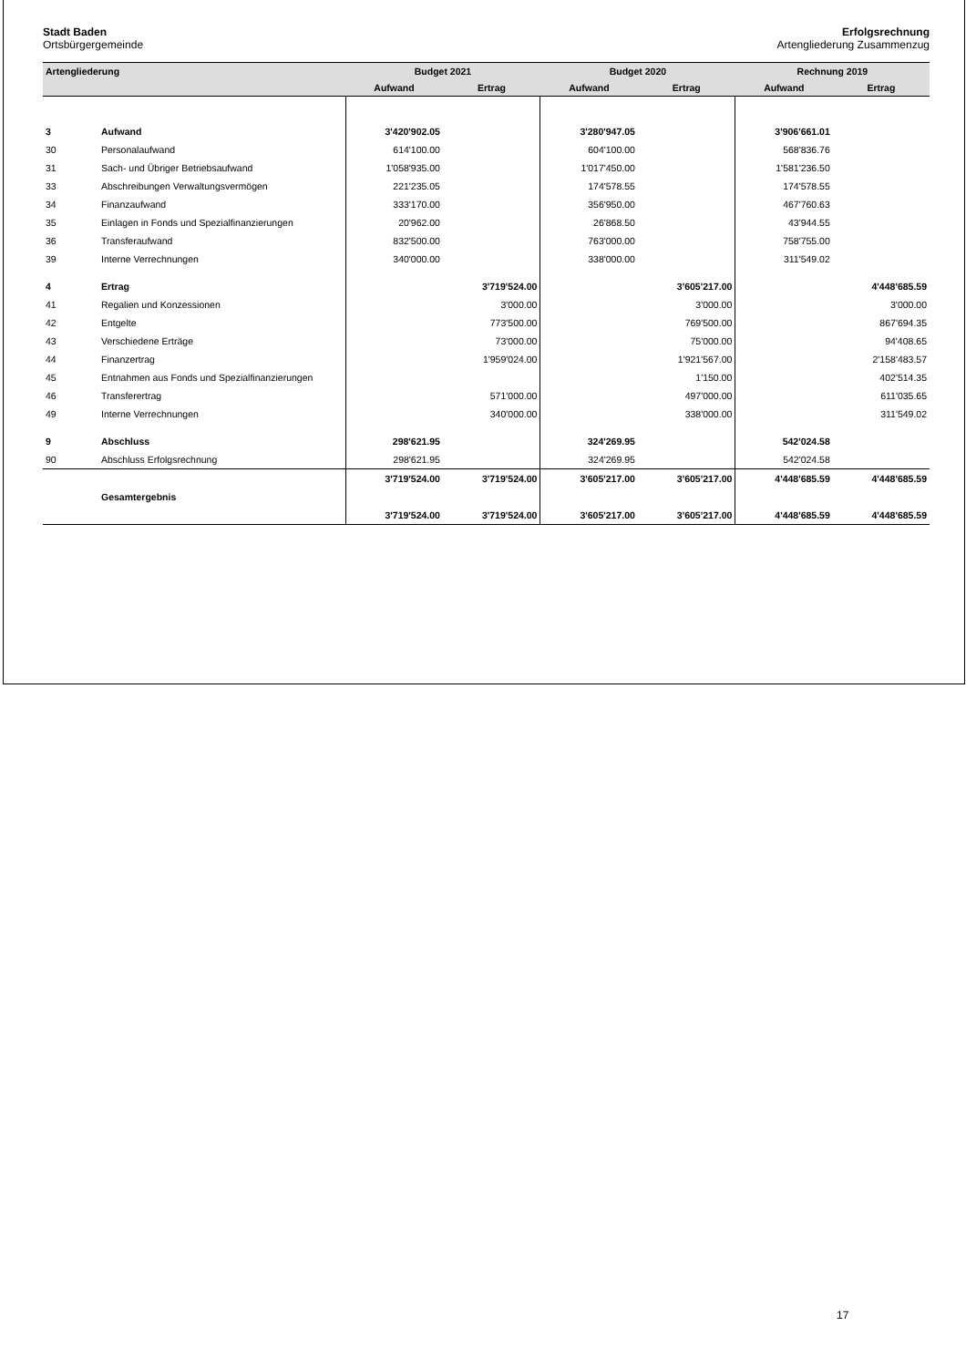Stadt Baden
Ortsbürgergemeinde
Erfolgsrechnung
Artengliederung Zusammenzug
| Artengliederung | | Budget 2021 | | Budget 2020 | | Rechnung 2019 | |
| --- | --- | --- | --- | --- | --- | --- | --- |
| | | Aufwand | Ertrag | Aufwand | Ertrag | Aufwand | Ertrag |
| 3 | Aufwand | 3'420'902.05 | | 3'280'947.05 | | 3'906'661.01 | |
| 30 | Personalaufwand | 614'100.00 | | 604'100.00 | | 568'836.76 | |
| 31 | Sach- und Übriger Betriebsaufwand | 1'058'935.00 | | 1'017'450.00 | | 1'581'236.50 | |
| 33 | Abschreibungen Verwaltungsvermögen | 221'235.05 | | 174'578.55 | | 174'578.55 | |
| 34 | Finanzaufwand | 333'170.00 | | 356'950.00 | | 467'760.63 | |
| 35 | Einlagen in Fonds und Spezialfinanzierungen | 20'962.00 | | 26'868.50 | | 43'944.55 | |
| 36 | Transferaufwand | 832'500.00 | | 763'000.00 | | 758'755.00 | |
| 39 | Interne Verrechnungen | 340'000.00 | | 338'000.00 | | 311'549.02 | |
| 4 | Ertrag | | 3'719'524.00 | | 3'605'217.00 | | 4'448'685.59 |
| 41 | Regalien und Konzessionen | | 3'000.00 | | 3'000.00 | | 3'000.00 |
| 42 | Entgelte | | 773'500.00 | | 769'500.00 | | 867'694.35 |
| 43 | Verschiedene Erträge | | 73'000.00 | | 75'000.00 | | 94'408.65 |
| 44 | Finanzertrag | | 1'959'024.00 | | 1'921'567.00 | | 2'158'483.57 |
| 45 | Entnahmen aus Fonds und Spezialfinanzierungen | | | | 1'150.00 | | 402'514.35 |
| 46 | Transferertrag | | 571'000.00 | | 497'000.00 | | 611'035.65 |
| 49 | Interne Verrechnungen | | 340'000.00 | | 338'000.00 | | 311'549.02 |
| 9 | Abschluss | 298'621.95 | | 324'269.95 | | 542'024.58 | |
| 90 | Abschluss Erfolgsrechnung | 298'621.95 | | 324'269.95 | | 542'024.58 | |
| | | 3'719'524.00 | 3'719'524.00 | 3'605'217.00 | 3'605'217.00 | 4'448'685.59 | 4'448'685.59 |
| | Gesamtergebnis | | | | | | |
| | | 3'719'524.00 | 3'719'524.00 | 3'605'217.00 | 3'605'217.00 | 4'448'685.59 | 4'448'685.59 |
17